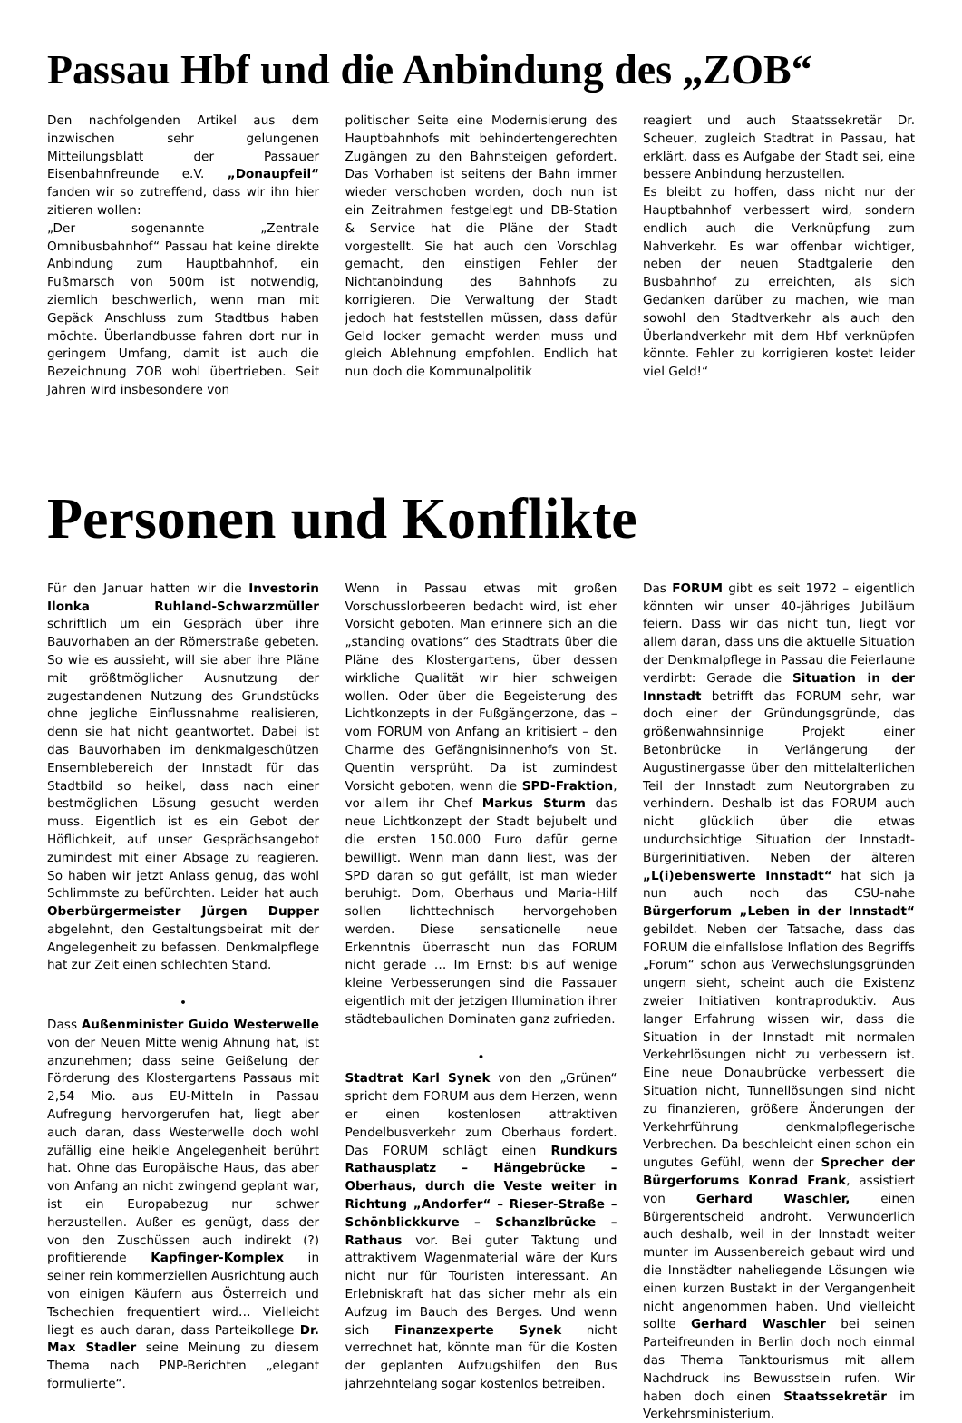Passau Hbf und die Anbindung des „ZOB“
Den nachfolgenden Artikel aus dem inzwischen sehr gelungenen Mitteilungsblatt der Passauer Eisenbahnfreunde e.V. „Donaupfeil“ fanden wir so zutreffend, dass wir ihn hier zitieren wollen:
„Der sogenannte „Zentrale Omnibusbahnhof“ Passau hat keine direkte Anbindung zum Hauptbahnhof, ein Fußmarsch von 500m ist notwendig, ziemlich beschwerlich, wenn man mit Gepäck Anschluss zum Stadtbus haben möchte. Überlandbusse fahren dort nur in geringem Umfang, damit ist auch die Bezeichnung ZOB wohl übertrieben. Seit Jahren wird insbesondere von
politischer Seite eine Modernisierung des Hauptbahnhofs mit behindertengerechten Zugängen zu den Bahnsteigen gefordert. Das Vorhaben ist seitens der Bahn immer wieder verschoben worden, doch nun ist ein Zeitrahmen festgelegt und DB-Station & Service hat die Pläne der Stadt vorgestellt. Sie hat auch den Vorschlag gemacht, den einstigen Fehler der Nichtanbindung des Bahnhofs zu korrigieren. Die Verwaltung der Stadt jedoch hat feststellen müssen, dass dafür Geld locker gemacht werden muss und gleich Ablehnung empfohlen. Endlich hat nun doch die Kommunalpolitik
reagiert und auch Staatssekretär Dr. Scheuer, zugleich Stadtrat in Passau, hat erklärt, dass es Aufgabe der Stadt sei, eine bessere Anbindung herzustellen.
Es bleibt zu hoffen, dass nicht nur der Hauptbahnhof verbessert wird, sondern endlich auch die Verknüpfung zum Nahverkehr. Es war offenbar wichtiger, neben der neuen Stadtgalerie den Busbahnhof zu erreichten, als sich Gedanken darüber zu machen, wie man sowohl den Stadtverkehr als auch den Überlandverkehr mit dem Hbf verknüpfen könnte. Fehler zu korrigieren kostet leider viel Geld!“
Personen und Konflikte
Für den Januar hatten wir die Investorin Ilonka Ruhland-Schwarzmüller schriftlich um ein Gespräch über ihre Bauvorhaben an der Römerstraße gebeten. So wie es aussieht, will sie aber ihre Pläne mit größtmöglicher Ausnutzung der zugestandenen Nutzung des Grundstücks ohne jegliche Einflussnahme realisieren, denn sie hat nicht geantwortet. Dabei ist das Bauvorhaben im denkmalgeschützen Ensemblebereich der Innstadt für das Stadtbild so heikel, dass nach einer bestmöglichen Lösung gesucht werden muss. Eigentlich ist es ein Gebot der Höflichkeit, auf unser Gesprächsangebot zumindest mit einer Absage zu reagieren. So haben wir jetzt Anlass genug, das wohl Schlimmste zu befürchten. Leider hat auch Oberbürgermeister Jürgen Dupper abgelehnt, den Gestaltungsbeirat mit der Angelegenheit zu befassen. Denkmalpflege hat zur Zeit einen schlechten Stand.
•
Dass Außenminister Guido Westerwelle von der Neuen Mitte wenig Ahnung hat, ist anzunehmen; dass seine Geißelung der Förderung des Klostergartens Passaus mit 2,54 Mio. aus EU-Mitteln in Passau Aufregung hervorgerufen hat, liegt aber auch daran, dass Westerwelle doch wohl zufällig eine heikle Angelegenheit berührt hat. Ohne das Europäische Haus, das aber von Anfang an nicht zwingend geplant war, ist ein Europabezug nur schwer herzustellen. Außer es genügt, dass der von den Zuschüssen auch indirekt (?) profitierende Kapfinger-Komplex in seiner rein kommerziellen Ausrichtung auch von einigen Käufern aus Österreich und Tschechien frequentiert wird… Vielleicht liegt es auch daran, dass Parteikollege Dr. Max Stadler seine Meinung zu diesem Thema nach PNP-Berichten „elegant formulierte“.
Wenn in Passau etwas mit großen Vorschusslorbeeren bedacht wird, ist eher Vorsicht geboten. Man erinnere sich an die „standing ovations“ des Stadtrats über die Pläne des Klostergartens, über dessen wirkliche Qualität wir hier schweigen wollen. Oder über die Begeisterung des Lichtkonzepts in der Fußgängerzone, das – vom FORUM von Anfang an kritisiert – den Charme des Gefängnisinnenhofs von St. Quentin versprüht. Da ist zumindest Vorsicht geboten, wenn die SPD-Fraktion, vor allem ihr Chef Markus Sturm das neue Lichtkonzept der Stadt bejubelt und die ersten 150.000 Euro dafür gerne bewilligt. Wenn man dann liest, was der SPD daran so gut gefällt, ist man wieder beruhigt. Dom, Oberhaus und Maria-Hilf sollen lichttechnisch hervorgehoben werden. Diese sensationelle neue Erkenntnis überrascht nun das FORUM nicht gerade … Im Ernst: bis auf wenige kleine Verbesserungen sind die Passauer eigentlich mit der jetzigen Illumination ihrer städtebaulichen Dominaten ganz zufrieden.
•
Stadtrat Karl Synek von den „Grünen“ spricht dem FORUM aus dem Herzen, wenn er einen kostenlosen attraktiven Pendelbusverkehr zum Oberhaus fordert. Das FORUM schlägt einen Rundkurs Rathausplatz – Hängebrücke – Oberhaus, durch die Veste weiter in Richtung „Andorfer“ – Rieser-Straße – Schönblickkurve – Schanzlbrücke – Rathaus vor. Bei guter Taktung und attraktivem Wagenmaterial wäre der Kurs nicht nur für Touristen interessant. An Erlebniskraft hat das sicher mehr als ein Aufzug im Bauch des Berges. Und wenn sich Finanzexperte Synek nicht verrechnet hat, könnte man für die Kosten der geplanten Aufzugshilfen den Bus jahrzehntelang sogar kostenlos betreiben.
Das FORUM gibt es seit 1972 – eigentlich könnten wir unser 40-jähriges Jubiläum feiern. Dass wir das nicht tun, liegt vor allem daran, dass uns die aktuelle Situation der Denkmalpflege in Passau die Feierlaune verdirbt: Gerade die Situation in der Innstadt betrifft das FORUM sehr, war doch einer der Gründungsgründe, das größenwahnsinnige Projekt einer Betonbrücke in Verlängerung der Augustinergasse über den mittelalterlichen Teil der Innstadt zum Neutorgraben zu verhindern. Deshalb ist das FORUM auch nicht glücklich über die etwas undurchsichtige Situation der Innstadt-Bürgerinitiativen. Neben der älteren „L(i)ebenswerte Innstadt“ hat sich ja nun auch noch das CSU-nahe Bürgerforum „Leben in der Innstadt“ gebildet. Neben der Tatsache, dass das FORUM die einfallslose Inflation des Begriffs „Forum“ schon aus Verwechslungsgründen ungern sieht, scheint auch die Existenz zweier Initiativen kontraproduktiv. Aus langer Erfahrung wissen wir, dass die Situation in der Innstadt mit normalen Verkehrlösungen nicht zu verbessern ist. Eine neue Donaubrücke verbessert die Situation nicht, Tunnellösungen sind nicht zu finanzieren, größere Änderungen der Verkehrführung denkmalpflegerische Verbrechen. Da beschleicht einen schon ein ungutes Gefühl, wenn der Sprecher der Bürgerforums Konrad Frank, assistiert von Gerhard Waschler, einen Bürgerentscheid androht. Verwunderlich auch deshalb, weil in der Innstadt weiter munter im Aussenbereich gebaut wird und die Innstädter naheliegende Lösungen wie einen kurzen Bustakt in der Vergangenheit nicht angenommen haben. Und vielleicht sollte Gerhard Waschler bei seinen Parteifreunden in Berlin doch noch einmal das Thema Tanktourismus mit allem Nachdruck ins Bewusstsein rufen. Wir haben doch einen Staatssekretär im Verkehrsministerium.